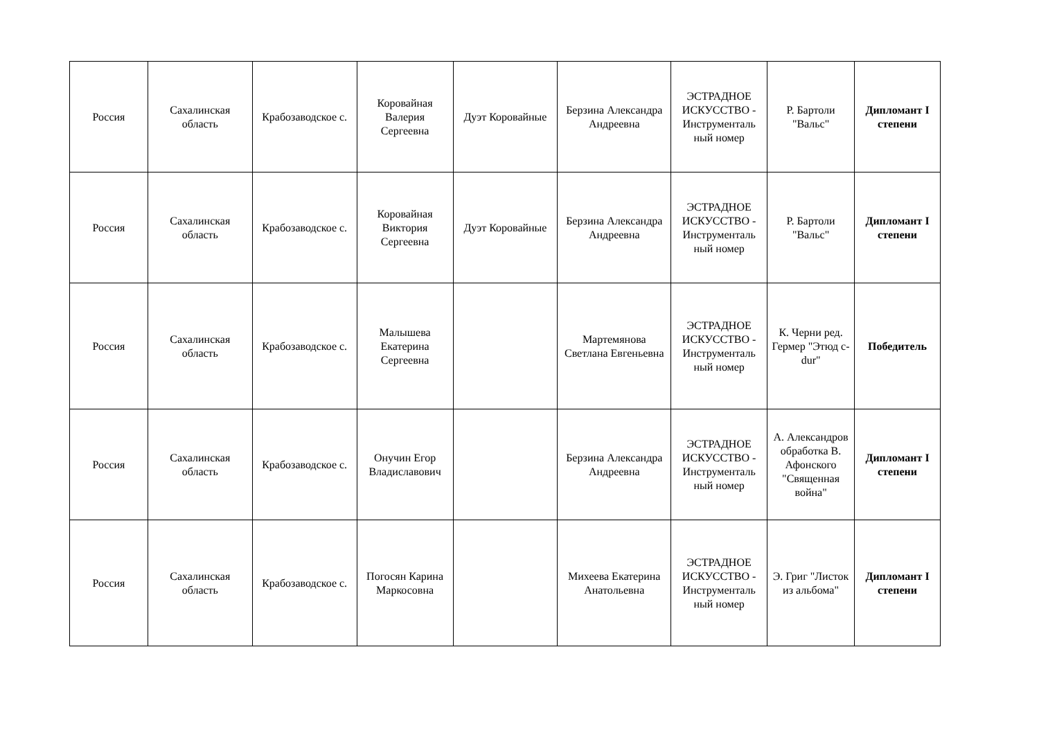| Россия | Сахалинская область | Крабозаводское с. | Коровайная Валерия Сергеевна | Дуэт Коровайные | Берзина Александра Андреевна | ЭСТРАДНОЕ ИСКУССТВО - Инструменталь ный номер | Р. Бартоли "Вальс" | Дипломант I степени |
| Россия | Сахалинская область | Крабозаводское с. | Коровайная Виктория Сергеевна | Дуэт Коровайные | Берзина Александра Андреевна | ЭСТРАДНОЕ ИСКУССТВО - Инструменталь ный номер | Р. Бартоли "Вальс" | Дипломант I степени |
| Россия | Сахалинская область | Крабозаводское с. | Малышева Екатерина Сергеевна | | Мартемянова Светлана Евгеньевна | ЭСТРАДНОЕ ИСКУССТВО - Инструменталь ный номер | К. Черни ред. Гермер "Этюд c-dur" | Победитель |
| Россия | Сахалинская область | Крабозаводское с. | Онучин Егор Владиславович | | Берзина Александра Андреевна | ЭСТРАДНОЕ ИСКУССТВО - Инструменталь ный номер | А. Александров обработка В. Афонского "Священная война" | Дипломант I степени |
| Россия | Сахалинская область | Крабозаводское с. | Погосян Карина Маркосовна | | Михеева Екатерина Анатольевна | ЭСТРАДНОЕ ИСКУССТВО - Инструменталь ный номер | Э. Григ "Листок из альбома" | Дипломант I степени |